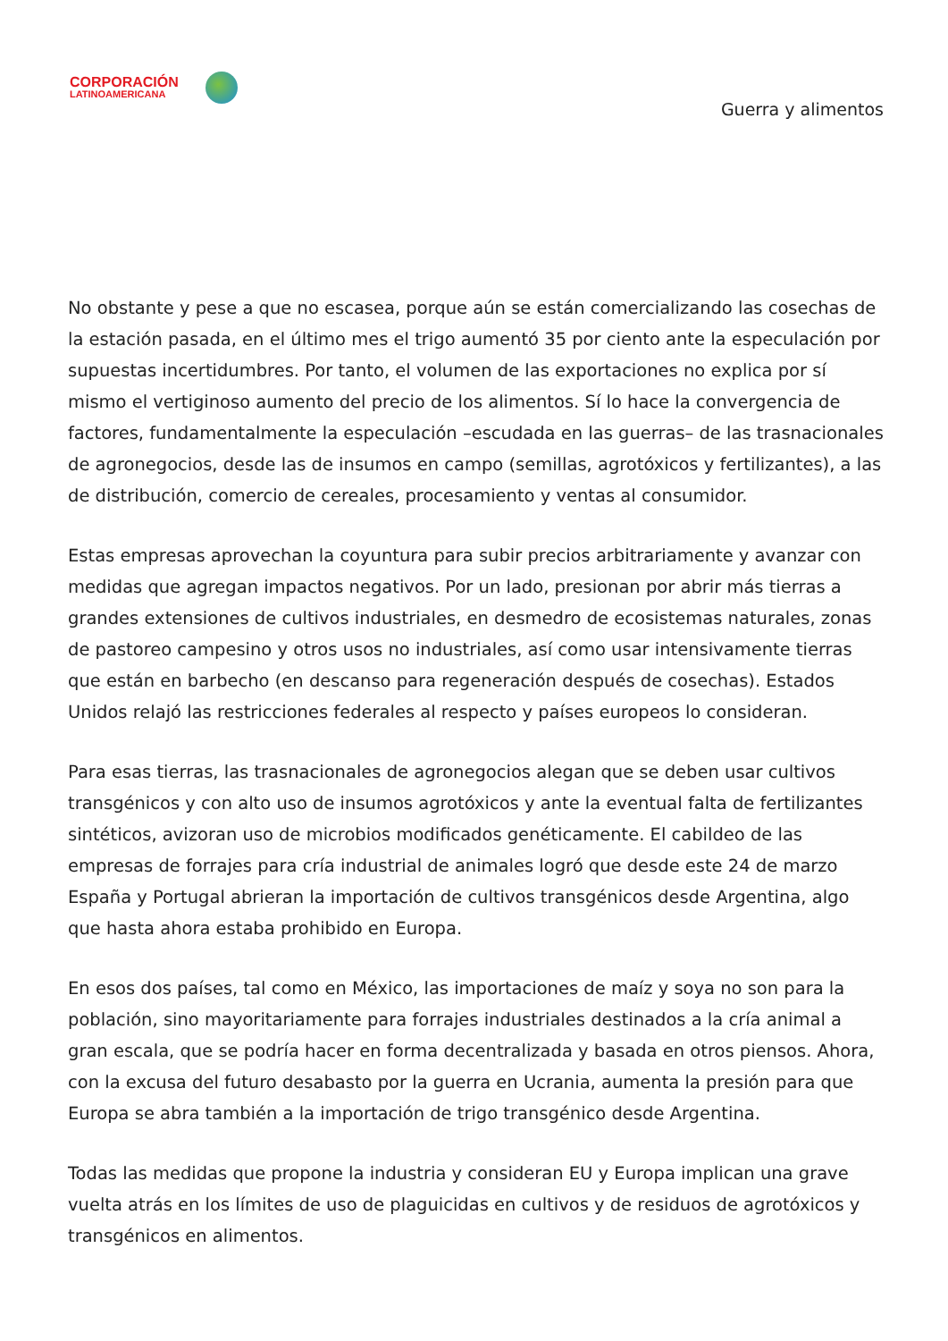CORPORACIÓN
LATINOAMERICANA
Guerra y alimentos
No obstante y pese a que no escasea, porque aún se están comercializando las cosechas de la estación pasada, en el último mes el trigo aumentó 35 por ciento ante la especulación por supuestas incertidumbres. Por tanto, el volumen de las exportaciones no explica por sí mismo el vertiginoso aumento del precio de los alimentos. Sí lo hace la convergencia de factores, fundamentalmente la especulación –escudada en las guerras– de las trasnacionales de agronegocios, desde las de insumos en campo (semillas, agrotóxicos y fertilizantes), a las de distribución, comercio de cereales, procesamiento y ventas al consumidor.
Estas empresas aprovechan la coyuntura para subir precios arbitrariamente y avanzar con medidas que agregan impactos negativos. Por un lado, presionan por abrir más tierras a grandes extensiones de cultivos industriales, en desmedro de ecosistemas naturales, zonas de pastoreo campesino y otros usos no industriales, así como usar intensivamente tierras que están en barbecho (en descanso para regeneración después de cosechas). Estados Unidos relajó las restricciones federales al respecto y países europeos lo consideran.
Para esas tierras, las trasnacionales de agronegocios alegan que se deben usar cultivos transgénicos y con alto uso de insumos agrotóxicos y ante la eventual falta de fertilizantes sintéticos, avizoran uso de microbios modificados genéticamente. El cabildeo de las empresas de forrajes para cría industrial de animales logró que desde este 24 de marzo España y Portugal abrieran la importación de cultivos transgénicos desde Argentina, algo que hasta ahora estaba prohibido en Europa.
En esos dos países, tal como en México, las importaciones de maíz y soya no son para la población, sino mayoritariamente para forrajes industriales destinados a la cría animal a gran escala, que se podría hacer en forma decentralizada y basada en otros piensos. Ahora, con la excusa del futuro desabasto por la guerra en Ucrania, aumenta la presión para que Europa se abra también a la importación de trigo transgénico desde Argentina.
Todas las medidas que propone la industria y consideran EU y Europa implican una grave vuelta atrás en los límites de uso de plaguicidas en cultivos y de residuos de agrotóxicos y transgénicos en alimentos.